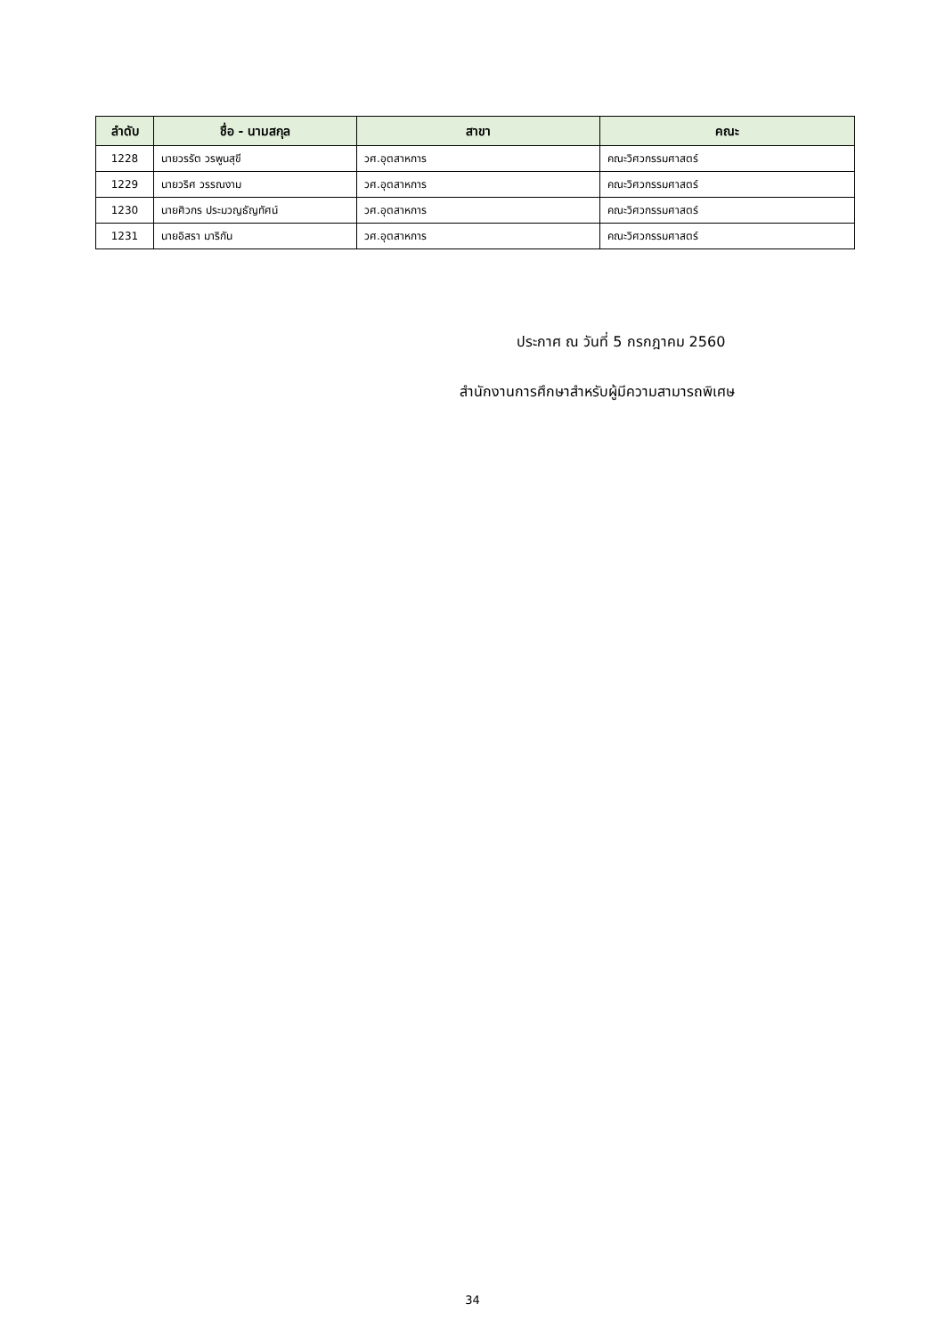| ลำดับ | ชื่อ - นามสกุล | สาขา | คณะ |
| --- | --- | --- | --- |
| 1228 | นายวรรัต วรพูนสุขี | วศ.อุตสาหการ | คณะวิศวกรรมศาสตร์ |
| 1229 | นายวริศ วรรณงาม | วศ.อุตสาหการ | คณะวิศวกรรมศาสตร์ |
| 1230 | นายศิวกร ประมวญธัญทัศน์ | วศ.อุตสาหการ | คณะวิศวกรรมศาสตร์ |
| 1231 | นายอิสรา มาริกัน | วศ.อุตสาหการ | คณะวิศวกรรมศาสตร์ |
ประกาศ ณ วันที่ 5 กรกฎาคม 2560
สำนักงานการศึกษาสำหรับผู้มีความสามารถพิเศษ
34